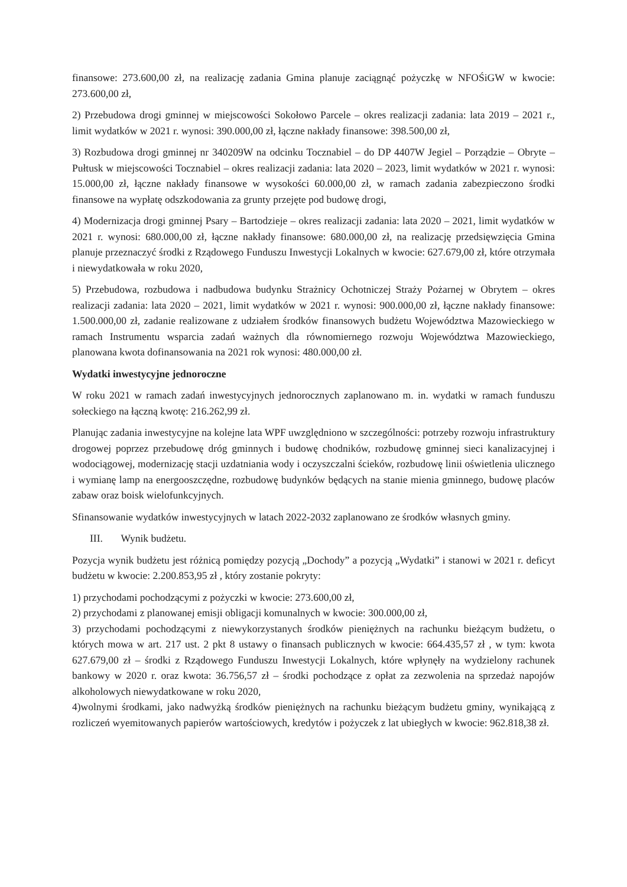finansowe: 273.600,00 zł, na realizację zadania Gmina planuje zaciągnąć pożyczkę w NFOŚiGW w kwocie: 273.600,00 zł,
2) Przebudowa drogi gminnej w miejscowości Sokołowo Parcele – okres realizacji zadania: lata 2019 – 2021 r., limit wydatków w 2021 r. wynosi: 390.000,00 zł, łączne nakłady finansowe: 398.500,00 zł,
3) Rozbudowa drogi gminnej nr 340209W na odcinku Tocznabiel – do DP 4407W Jegiel – Porządzie – Obryte – Pułtusk w miejscowości Tocznabiel – okres realizacji zadania: lata 2020 – 2023, limit wydatków w 2021 r. wynosi: 15.000,00 zł, łączne nakłady finansowe w wysokości 60.000,00 zł, w ramach zadania zabezpieczono środki finansowe na wypłatę odszkodowania za grunty przejęte pod budowę drogi,
4) Modernizacja drogi gminnej Psary – Bartodzieje – okres realizacji zadania: lata 2020 – 2021, limit wydatków w 2021 r. wynosi: 680.000,00 zł, łączne nakłady finansowe: 680.000,00 zł, na realizację przedsięwzięcia Gmina planuje przeznaczyć środki z Rządowego Funduszu Inwestycji Lokalnych w kwocie: 627.679,00 zł, które otrzymała i niewydatkowała w roku 2020,
5) Przebudowa, rozbudowa i nadbudowa budynku Strażnicy Ochotniczej Straży Pożarnej w Obrytem – okres realizacji zadania: lata 2020 – 2021, limit wydatków w 2021 r. wynosi: 900.000,00 zł, łączne nakłady finansowe: 1.500.000,00 zł, zadanie realizowane z udziałem środków finansowych budżetu Województwa Mazowieckiego w ramach Instrumentu wsparcia zadań ważnych dla równomiernego rozwoju Województwa Mazowieckiego, planowana kwota dofinansowania na 2021 rok wynosi: 480.000,00 zł.
Wydatki inwestycyjne jednoroczne
W roku 2021 w ramach zadań inwestycyjnych jednorocznych zaplanowano m. in. wydatki w ramach funduszu sołeckiego na łączną kwotę: 216.262,99 zł.
Planując zadania inwestycyjne na kolejne lata WPF uwzględniono w szczególności: potrzeby rozwoju infrastruktury drogowej poprzez przebudowę dróg gminnych i budowę chodników, rozbudowę gminnej sieci kanalizacyjnej i wodociągowej, modernizację stacji uzdatniania wody i oczyszczalni ścieków, rozbudowę linii oświetlenia ulicznego i wymianę lamp na energooszczędne, rozbudowę budynków będących na stanie mienia gminnego, budowę placów zabaw oraz boisk wielofunkcyjnych.
Sfinansowanie wydatków inwestycyjnych w latach 2022-2032 zaplanowano ze środków własnych gminy.
III. Wynik budżetu.
Pozycja wynik budżetu jest różnicą pomiędzy pozycją „Dochody” a pozycją „Wydatki” i stanowi w 2021 r. deficyt budżetu w kwocie: 2.200.853,95 zł , który zostanie pokryty:
1) przychodami pochodzącymi z pożyczki w kwocie: 273.600,00 zł,
2) przychodami z planowanej emisji obligacji komunalnych w kwocie: 300.000,00 zł,
3) przychodami pochodzącymi z niewykorzystanych środków pieniężnych na rachunku bieżącym budżetu, o których mowa w art. 217 ust. 2 pkt 8 ustawy o finansach publicznych w kwocie: 664.435,57 zł , w tym: kwota 627.679,00 zł – środki z Rządowego Funduszu Inwestycji Lokalnych, które wpłynęły na wydzielony rachunek bankowy w 2020 r. oraz kwota: 36.756,57 zł – środki pochodzące z opłat za zezwolenia na sprzedaż napojów alkoholowych niewydatkowane w roku 2020,
4)wolnymi środkami, jako nadwyżką środków pieniężnych na rachunku bieżącym budżetu gminy, wynikającą z rozliczeń wyemitowanych papierów wartościowych, kredytów i pożyczek z lat ubiegłych w kwocie: 962.818,38 zł.